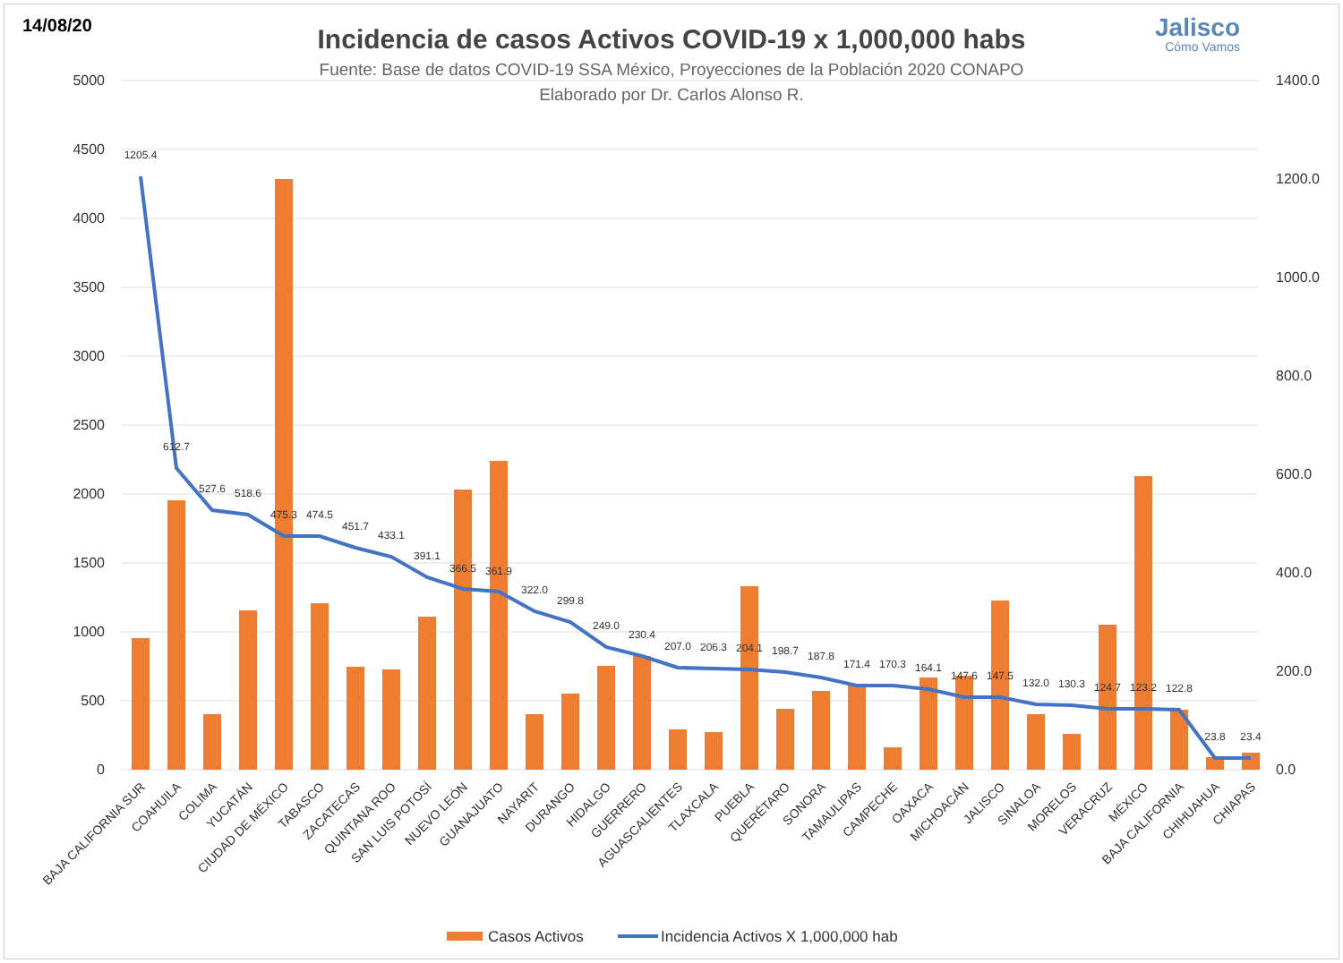14/08/20 Jalisco
Cómo Vamos
Incidencia de casos Activos COVID-19 x 1,000,000 habs
Fuente: Base de datos COVID-19 SSA México, Proyecciones de la Población 2020 CONAPO
Elaborado por Dr. Carlos Alonso R.
5000
4500
4000
3500
3000
2500
2000
1500
1000
500
0
1400.0
1200.0
1000.0
800.0
600.0
400.0
200.0
0.0
1205.4
612.7
527.6
518.6
475.3
474.5
451.7
433.1
391.1
366.5
361.9
322.0
299.8
249.0
230.4
207.0
206.3
204.1
198.7
187.8
171.4
170.3
164.1
147.6
147.5
132.0
130.3
124.7
123.2
122.8
23.8
23.4
BAJA CALIFORNIA SUR
COAHUILA
COLIMA
YUCATÁN
CIUDAD DE MÉXICO
TABASCO
ZACATECAS
QUINTANA ROO
SAN LUIS POTOSÍ
NUEVO LEÓN
GUANAJUATO
NAYARIT
DURANGO
HIDALGO
GUERRERO
AGUASCALIENTES
TLAXCALA
PUEBLA
QUERÉTARO
SONORA
TAMAULIPAS
CAMPECHE
OAXACA
MICHOACÁN
JALISCO
SINALOA
MORELOS
VERACRUZ
MÉXICO
BAJA CALIFORNIA
CHIHUAHUA
CHIAPAS
Casos Activos
Incidencia Activos X 1,000,000 hab